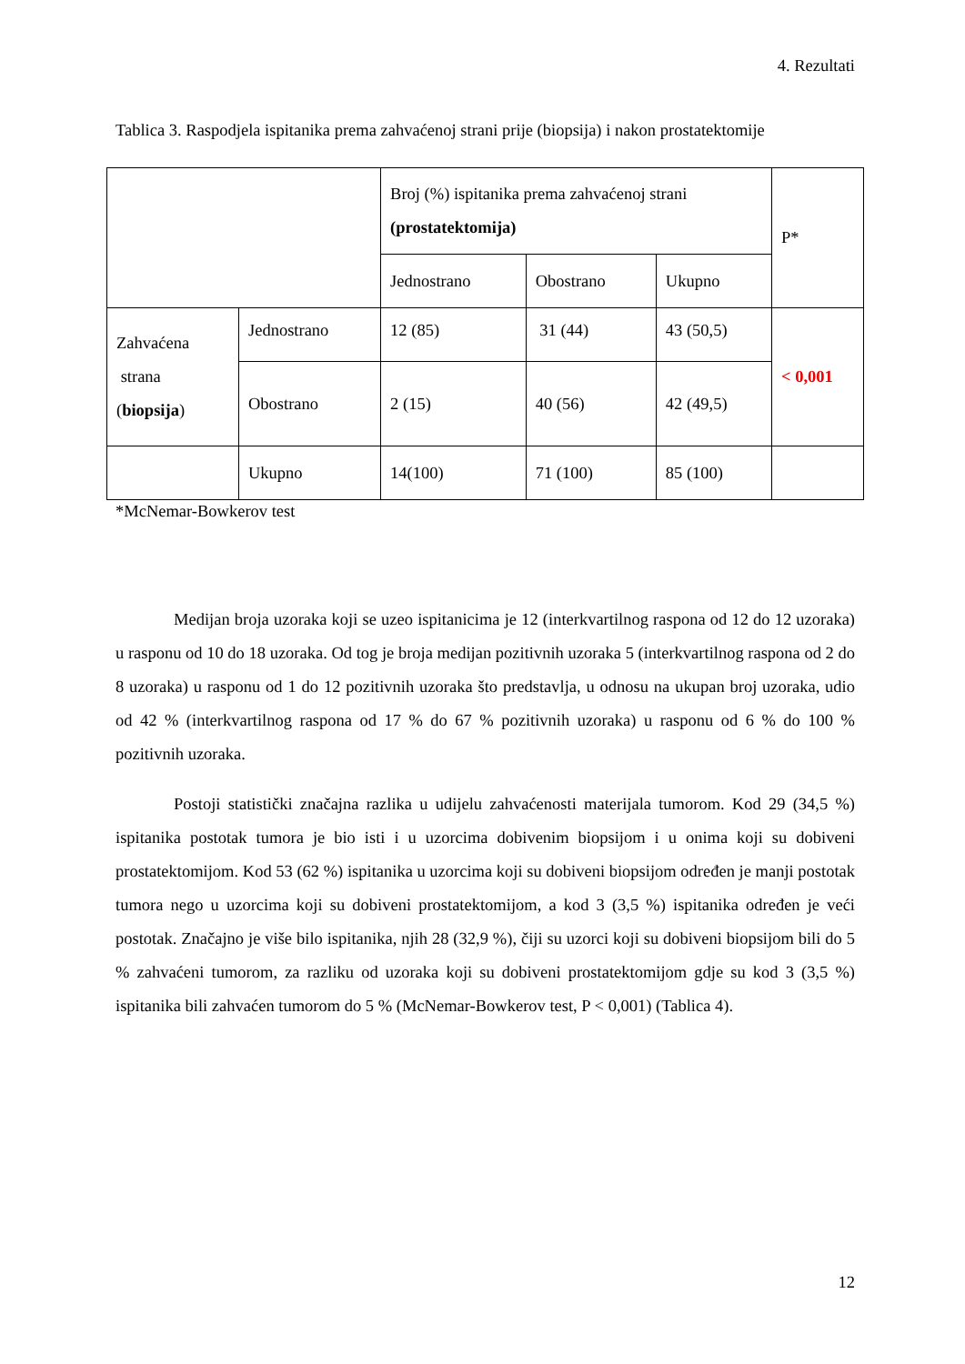4. Rezultati
Tablica 3. Raspodjela ispitanika prema zahvaćenoj strani prije (biopsija) i nakon prostatektomije
| | | Broj (%) ispitanika prema zahvaćenoj strani (prostatektomija) | | | P* |
| | | Jednostrano | Obostrano | Ukupno | |
| Zahvaćena strana ( biopsija ) | Jednostrano | 12 (85) | 31 (44) | 43 (50,5) | < 0,001 |
| | Obostrano | 2 (15) | 40 (56) | 42 (49,5) | |
| | Ukupno | 14(100) | 71 (100) | 85 (100) | |
*McNemar-Bowkerov test
Medijan broja uzoraka koji se uzeo ispitanicima je 12 (interkvartilnog raspona od 12 do 12 uzoraka) u rasponu od 10 do 18 uzoraka. Od tog je broja medijan pozitivnih uzoraka 5 (interkvartilnog raspona od 2 do 8 uzoraka) u rasponu od 1 do 12 pozitivnih uzoraka što predstavlja, u odnosu na ukupan broj uzoraka, udio od 42 % (interkvartilnog raspona od 17 % do 67 % pozitivnih uzoraka) u rasponu od 6 % do 100 % pozitivnih uzoraka.
Postoji statistički značajna razlika u udijelu zahvaćenosti materijala tumorom. Kod 29 (34,5 %) ispitanika postotak tumora je bio isti i u uzorcima dobivenim biopsijom i u onima koji su dobiveni prostatektomijom. Kod 53 (62 %) ispitanika u uzorcima koji su dobiveni biopsijom određen je manji postotak tumora nego u uzorcima koji su dobiveni prostatektomijom, a kod 3 (3,5 %) ispitanika određen je veći postotak. Značajno je više bilo ispitanika, njih 28 (32,9 %), čiji su uzorci koji su dobiveni biopsijom bili do 5 % zahvaćeni tumorom, za razliku od uzoraka koji su dobiveni prostatektomijom gdje su kod 3 (3,5 %) ispitanika bili zahvaćen tumorom do 5 % (McNemar-Bowkerov test, P < 0,001) (Tablica 4).
12